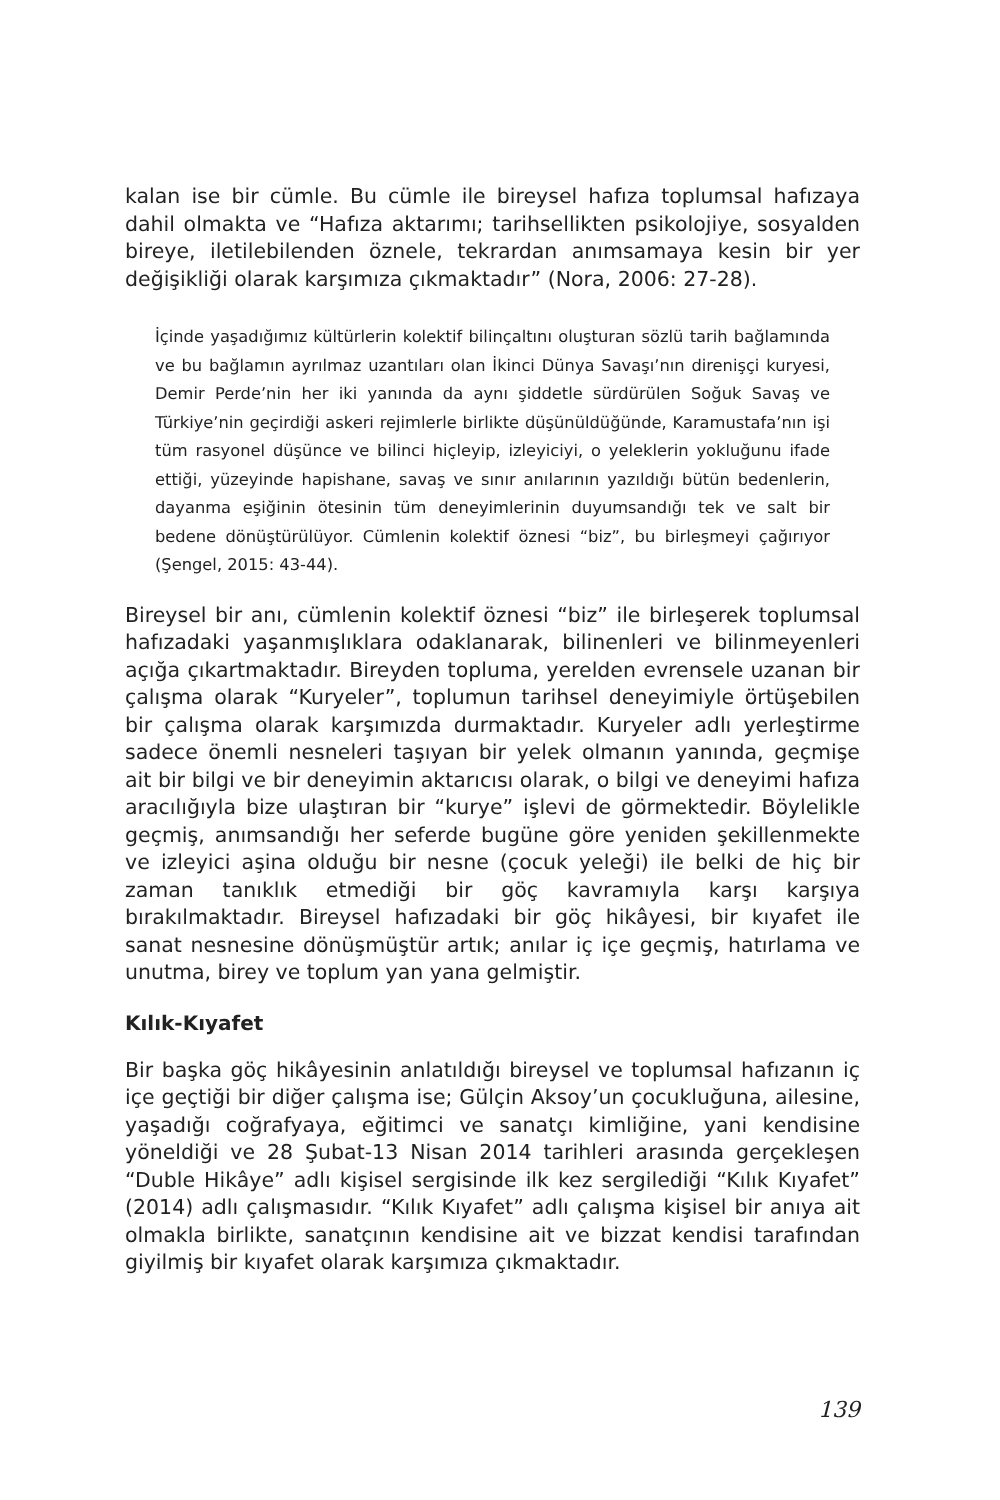kalan ise bir cümle. Bu cümle ile bireysel hafıza toplumsal hafızaya dahil olmakta ve “Hafıza aktarımı; tarihsellikten psikolojiye, sosyalden bireye, iletilebilenden öznele, tekrardan anımsamaya kesin bir yer değişikliği olarak karşımıza çıkmaktadır” (Nora, 2006: 27-28).
İçinde yaşadığımız kültürlerin kolektif bilinçaltını oluşturan sözlü tarih bağlamında ve bu bağlamın ayrılmaz uzantıları olan İkinci Dünya Savaşı’nın direnişçi kuryesi, Demir Perde’nin her iki yanında da aynı şiddetle sürdürülen Soğuk Savaş ve Türkiye’nin geçirdiği askeri rejimlerle birlikte düşünüldüğünde, Karamustafa’nın işi tüm rasyonel düşünce ve bilinci hiçleyip, izleyiciyi, o yeleklerin yokluğunu ifade ettiği, yüzeyinde hapishane, savaş ve sınır anılarının yazıldığı bütün bedenlerin, dayanma eşiğinin ötesinin tüm deneyimlerinin duyumsandığı tek ve salt bir bedene dönüştürülüyor. Cümlenin kolektif öznesi “biz”, bu birleşmeyi çağırıyor (Şengel, 2015: 43-44).
Bireysel bir anı, cümlenin kolektif öznesi “biz” ile birleşerek toplumsal hafızadaki yaşanmışlıklara odaklanarak, bilinenleri ve bilinmeyenleri açığa çıkartmaktadır. Bireyden topluma, yerelden evrensele uzanan bir çalışma olarak “Kuryeler”, toplumun tarihsel deneyimiyle örtüşebilen bir çalışma olarak karşımızda durmaktadır. Kuryeler adlı yerleştirme sadece önemli nesneleri taşıyan bir yelek olmanın yanında, geçmişe ait bir bilgi ve bir deneyimin aktarıcısı olarak, o bilgi ve deneyimi hafıza aracılığıyla bize ulaştıran bir “kurye” işlevi de görmektedir. Böylelikle geçmiş, anımsandığı her seferde bugüne göre yeniden şekillenmekte ve izleyici aşina olduğu bir nesne (çocuk yeleği) ile belki de hiç bir zaman tanıklık etmediği bir göç kavramıyla karşı karşıya bırakılmaktadır. Bireysel hafızadaki bir göç hikâyesi, bir kıyafet ile sanat nesnesine dönüşmüştür artık; anılar iç içe geçmiş, hatırlama ve unutma, birey ve toplum yan yana gelmiştir.
Kılık-Kıyafet
Bir başka göç hikâyesinin anlatıldığı bireysel ve toplumsal hafızanın iç içe geçtiği bir diğer çalışma ise; Gülçin Aksoy’un çocukluğuna, ailesine, yaşadığı coğrafyaya, eğitimci ve sanatçı kimliğine, yani kendisine yöneldiği ve 28 Şubat-13 Nisan 2014 tarihleri arasında gerçekleşen “Duble Hikâye” adlı kişisel sergisinde ilk kez sergilediği “Kılık Kıyafet” (2014) adlı çalışmasıdır. “Kılık Kıyafet” adlı çalışma kişisel bir anıya ait olmakla birlikte, sanatçının kendisine ait ve bizzat kendisi tarafından giyilmiş bir kıyafet olarak karşımıza çıkmaktadır.
139